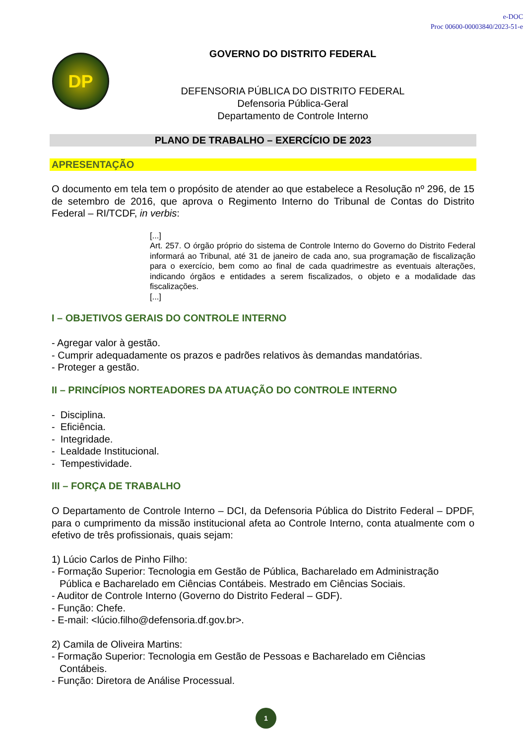e-DOC
Proc 00600-00003840/2023-51-e
DP
GOVERNO DO DISTRITO FEDERAL
DEFENSORIA PÚBLICA DO DISTRITO FEDERAL
Defensoria Pública-Geral
Departamento de Controle Interno
PLANO DE TRABALHO – EXERCÍCIO DE 2023
APRESENTAÇÃO
O documento em tela tem o propósito de atender ao que estabelece a Resolução nº 296, de 15 de setembro de 2016, que aprova o Regimento Interno do Tribunal de Contas do Distrito Federal – RI/TCDF, in verbis:
[...]
Art. 257. O órgão próprio do sistema de Controle Interno do Governo do Distrito Federal informará ao Tribunal, até 31 de janeiro de cada ano, sua programação de fiscalização para o exercício, bem como ao final de cada quadrimestre as eventuais alterações, indicando órgãos e entidades a serem fiscalizados, o objeto e a modalidade das fiscalizações.
[...]
I – OBJETIVOS GERAIS DO CONTROLE INTERNO
- Agregar valor à gestão.
- Cumprir adequadamente os prazos e padrões relativos às demandas mandatórias.
- Proteger a gestão.
II – PRINCÍPIOS NORTEADORES DA ATUAÇÃO DO CONTROLE INTERNO
- Disciplina.
- Eficiência.
- Integridade.
- Lealdade Institucional.
- Tempestividade.
III – FORÇA DE TRABALHO
O Departamento de Controle Interno – DCI, da Defensoria Pública do Distrito Federal – DPDF, para o cumprimento da missão institucional afeta ao Controle Interno, conta atualmente com o efetivo de três profissionais, quais sejam:
1) Lúcio Carlos de Pinho Filho:
- Formação Superior: Tecnologia em Gestão de Pública, Bacharelado em Administração
Pública e Bacharelado em Ciências Contábeis. Mestrado em Ciências Sociais.
- Auditor de Controle Interno (Governo do Distrito Federal – GDF).
- Função: Chefe.
- E-mail: <lúcio.filho@defensoria.df.gov.br>.
2) Camila de Oliveira Martins:
- Formação Superior: Tecnologia em Gestão de Pessoas e Bacharelado em Ciências
Contábeis.
- Função: Diretora de Análise Processual.
1